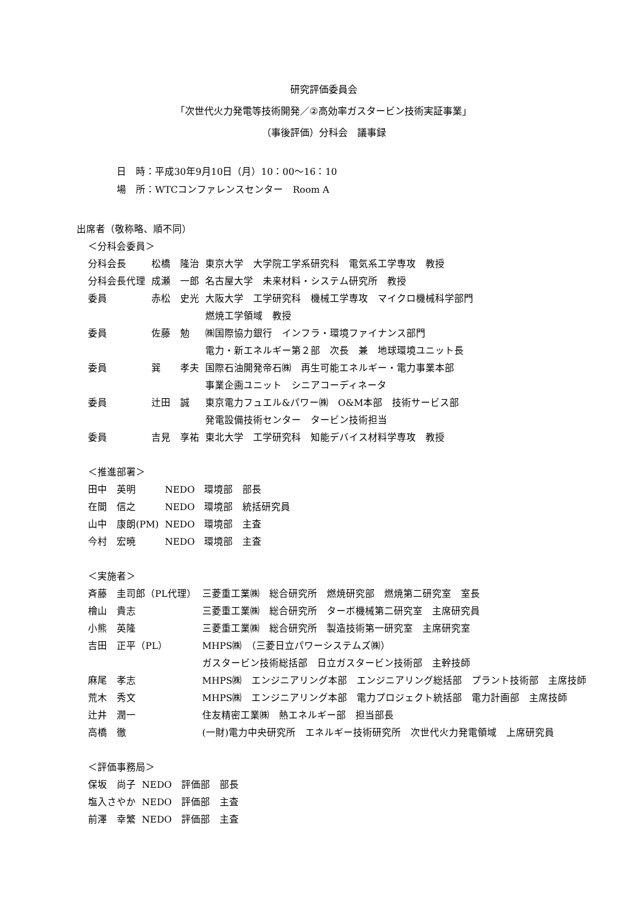研究評価委員会
「次世代火力発電等技術開発／②高効率ガスタービン技術実証事業」
（事後評価）分科会　議事録
日　時：平成30年9月10日（月）10：00～16：10
場　所：WTCコンファレンスセンター　Room A
出席者（敬称略、順不同）
＜分科会委員＞
| 分科会長 | 松橋 隆治 | 東京大学 大学院工学系研究科 電気系工学専攻 教授 |
| 分科会長代理 | 成瀬 一郎 | 名古屋大学 未来材料・システム研究所 教授 |
| 委員 | 赤松 史光 | 大阪大学 工学研究科 機械工学専攻 マイクロ機械科学部門 燃焼工学領域 教授 |
| 委員 | 佐藤 勉 | ㈱国際協力銀行 インフラ・環境ファイナンス部門 電力・新エネルギー第２部 次長 兼 地球環境ユニット長 |
| 委員 | 巽 孝夫 | 国際石油開発帝石㈱ 再生可能エネルギー・電力事業本部 事業企画ユニット シニアコーディネータ |
| 委員 | 辻田 誠 | 東京電力フュエル&パワー㈱ O&M本部 技術サービス部 発電設備技術センター タービン技術担当 |
| 委員 | 吉見 享祐 | 東北大学 工学研究科 知能デバイス材料学専攻 教授 |
＜推進部署＞
| 田中 英明 | NEDO 環境部 部長 |
| 在間 信之 | NEDO 環境部 統括研究員 |
| 山中 康朗(PM) | NEDO 環境部 主査 |
| 今村 宏暁 | NEDO 環境部 主査 |
＜実施者＞
| 斉藤 圭司郎（PL代理） | 三菱重工業㈱ 総合研究所 燃焼研究部 燃焼第二研究室 室長 |
| 檜山 貴志 | 三菱重工業㈱ 総合研究所 ターボ機械第二研究室 主席研究員 |
| 小熊 英隆 | 三菱重工業㈱ 総合研究所 製造技術第一研究室 主席研究室 |
| 吉田 正平（PL） | MHPS㈱ （三菱日立パワーシステムズ㈱） ガスタービン技術総括部 日立ガスタービン技術部 主幹技師 |
| 麻尾 孝志 | MHPS㈱ エンジニアリング本部 エンジニアリング総括部 プラント技術部 主席技師 |
| 荒木 秀文 | MHPS㈱ エンジニアリング本部 電力プロジェクト統括部 電力計画部 主席技師 |
| 辻井 潤一 | 住友精密工業㈱ 熱エネルギー部 担当部長 |
| 高橋 徹 | (一財)電力中央研究所 エネルギー技術研究所 次世代火力発電領域 上席研究員 |
＜評価事務局＞
| 保坂 尚子 | NEDO 評価部 部長 |
| 塩入さやか | NEDO 評価部 主査 |
| 前澤 幸繁 | NEDO 評価部 主査 |